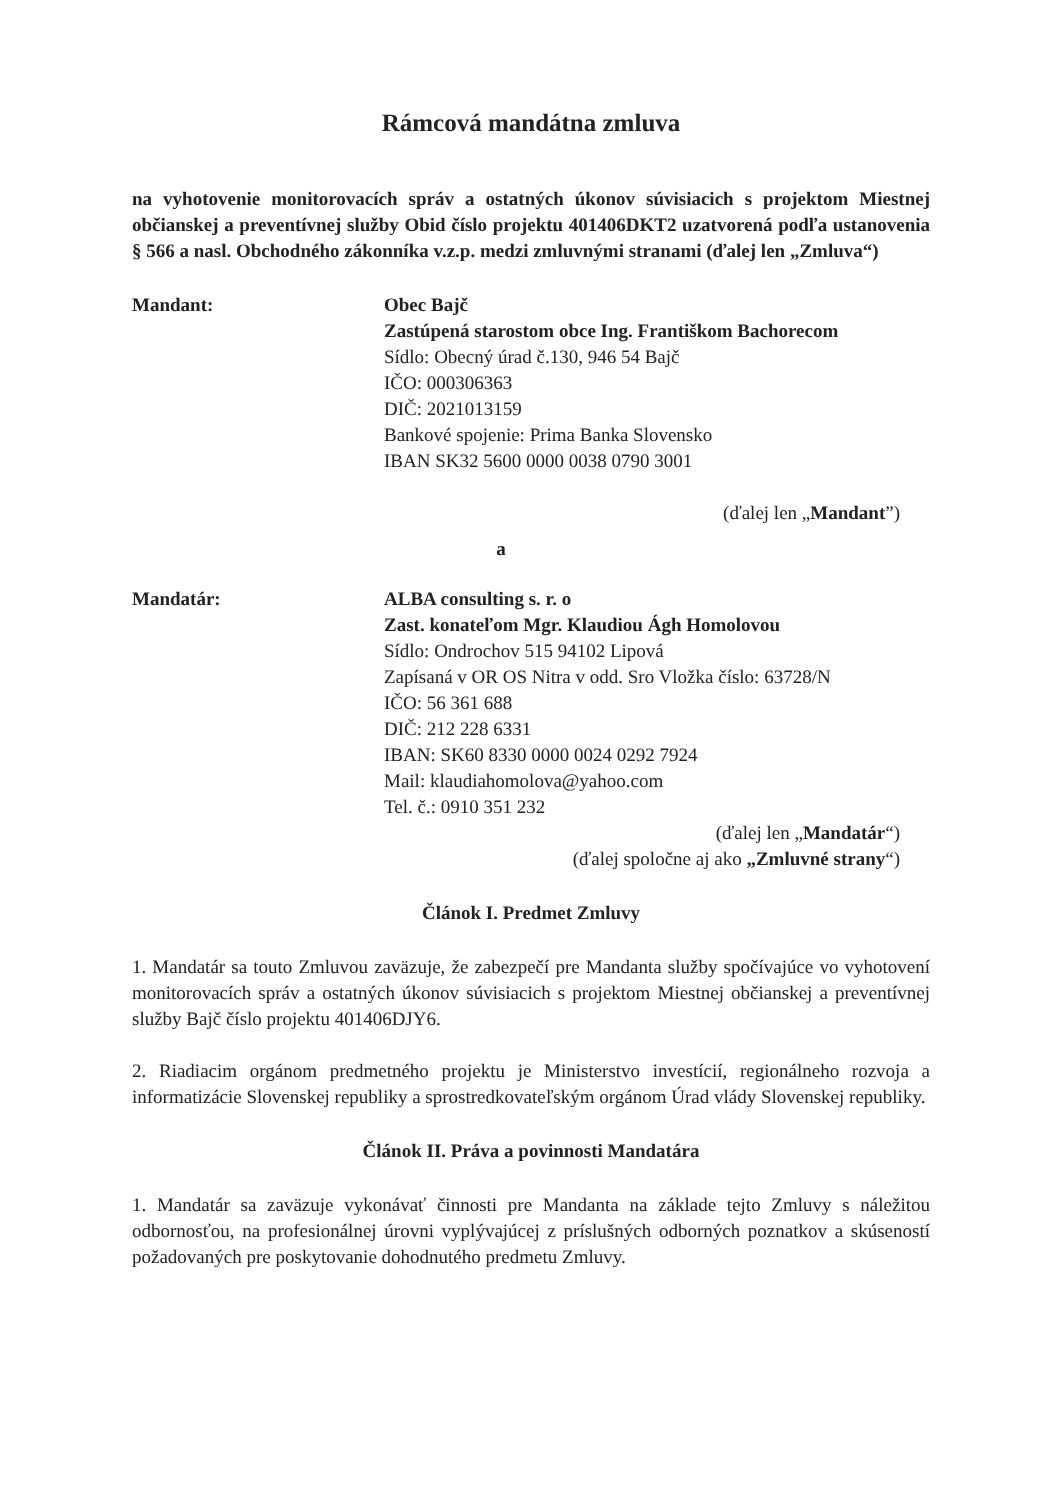Rámcová mandátna zmluva
na vyhotovenie monitorovacích správ a ostatných úkonov súvisiacich s projektom Miestnej občianskej a preventívnej služby Obid číslo projektu 401406DKT2 uzatvorená podľa ustanovenia § 566 a nasl. Obchodného zákonníka v.z.p. medzi zmluvnými stranami (ďalej len „Zmluva“)
Mandant: Obec Bajč
Zastúpená starostom obce Ing. Františkom Bachorecom
Sídlo: Obecný úrad č.130, 946 54 Bajč
IČO: 000306363
DIČ: 2021013159
Bankové spojenie: Prima Banka Slovensko
IBAN SK32 5600 0000 0038 0790 3001
(ďalej len „Mandant”)
a
Mandatár: ALBA consulting s. r. o
Zast. konateľom Mgr. Klaudiou Ágh Homolovou
Sídlo: Ondrochov 515 94102 Lipová
Zapísaná v OR OS Nitra v odd. Sro Vložka číslo: 63728/N
IČO: 56 361 688
DIČ: 212 228 6331
IBAN: SK60 8330 0000 0024 0292 7924
Mail: klaudiahomolova@yahoo.com
Tel. č.: 0910 351 232
(ďalej len „Mandatár“)
(ďalej spoločne aj ako „Zmluvné strany“)
Článok I. Predmet Zmluvy
1. Mandatár sa touto Zmluvou zaväzuje, že zabezpečí pre Mandanta služby spočívajúce vo vyhotovení monitorovacích správ a ostatných úkonov súvisiacich s projektom Miestnej občianskej a preventívnej služby Bajč číslo projektu 401406DJY6.
2. Riadiacim orgánom predmetného projektu je Ministerstvo investícií, regionálneho rozvoja a informatizácie Slovenskej republiky a sprostredkovateľským orgánom Úrad vlády Slovenskej republiky.
Článok II. Práva a povinnosti Mandatára
1. Mandatár sa zaväzuje vykonávať činnosti pre Mandanta na základe tejto Zmluvy s náležitou odbornosťou, na profesionálnej úrovni vyplývajúcej z príslušných odborných poznatkov a skúseností požadovaných pre poskytovanie dohodnutého predmetu Zmluvy.